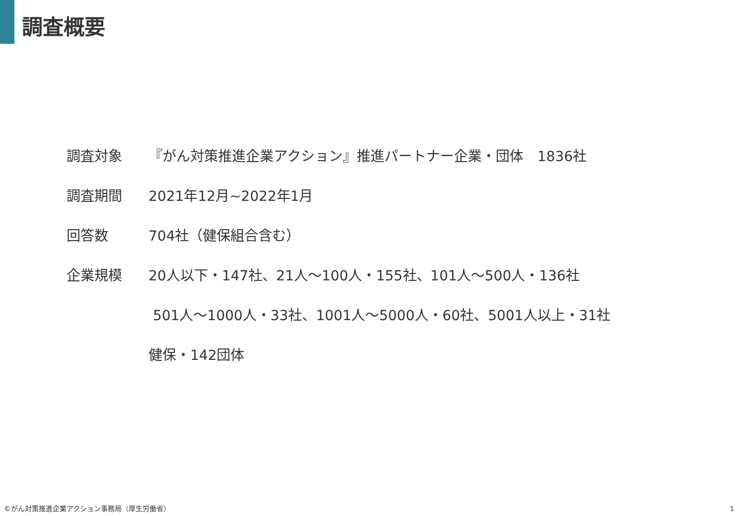調査概要
調査対象
『がん対策推進企業アクション』推進パートナー企業・団体　1836社
調査期間 2021年12月~2022年1月
回答数 704社（健保組合含む）
企業規模
20人以下・147社、21人～100人・155社、101人～500人・136社
501人～1000人・33社、1001人～5000人・60社、5001人以上・31社
健保・142団体
©がん対策推進企業アクション事務局（厚生労働省）
1